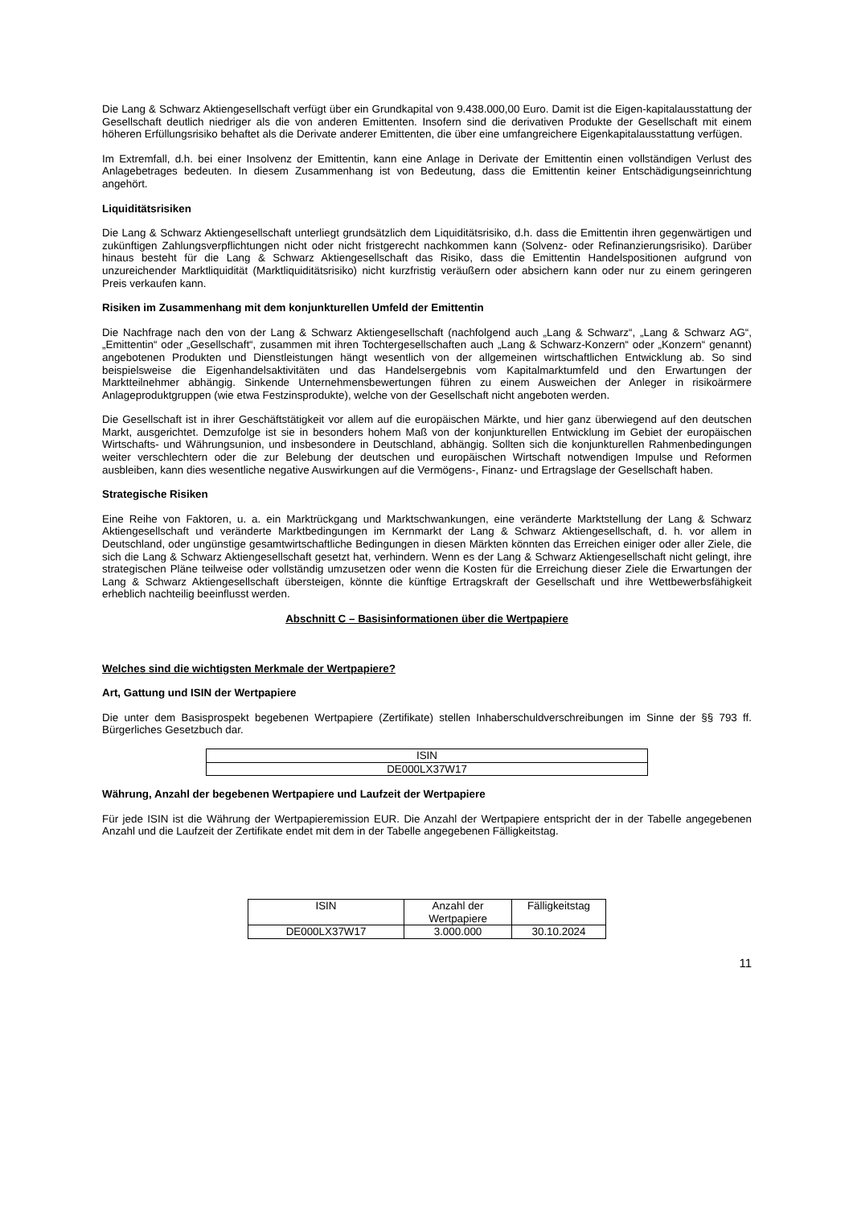Die Lang & Schwarz Aktiengesellschaft verfügt über ein Grundkapital von 9.438.000,00 Euro. Damit ist die Eigen-kapitalausstattung der Gesellschaft deutlich niedriger als die von anderen Emittenten. Insofern sind die derivativen Produkte der Gesellschaft mit einem höheren Erfüllungsrisiko behaftet als die Derivate anderer Emittenten, die über eine umfangreichere Eigenkapitalausstattung verfügen.
Im Extremfall, d.h. bei einer Insolvenz der Emittentin, kann eine Anlage in Derivate der Emittentin einen vollständigen Verlust des Anlagebetrages bedeuten. In diesem Zusammenhang ist von Bedeutung, dass die Emittentin keiner Entschädigungseinrichtung angehört.
Liquiditätsrisiken
Die Lang & Schwarz Aktiengesellschaft unterliegt grundsätzlich dem Liquiditätsrisiko, d.h. dass die Emittentin ihren gegenwärtigen und zukünftigen Zahlungsverpflichtungen nicht oder nicht fristgerecht nachkommen kann (Solvenz- oder Refinanzierungsrisiko). Darüber hinaus besteht für die Lang & Schwarz Aktiengesellschaft das Risiko, dass die Emittentin Handelspositionen aufgrund von unzureichender Marktliquidität (Marktliquiditätsrisiko) nicht kurzfristig veräußern oder absichern kann oder nur zu einem geringeren Preis verkaufen kann.
Risiken im Zusammenhang mit dem konjunkturellen Umfeld der Emittentin
Die Nachfrage nach den von der Lang & Schwarz Aktiengesellschaft (nachfolgend auch „Lang & Schwarz“, „Lang & Schwarz AG“, „Emittentin“ oder „Gesellschaft“, zusammen mit ihren Tochtergesellschaften auch „Lang & Schwarz-Konzern“ oder „Konzern“ genannt) angebotenen Produkten und Dienstleistungen hängt wesentlich von der allgemeinen wirtschaftlichen Entwicklung ab. So sind beispielsweise die Eigenhandelsaktivitäten und das Handelsergebnis vom Kapitalmarktumfeld und den Erwartungen der Marktteilnehmer abhängig. Sinkende Unternehmensbewertungen führen zu einem Ausweichen der Anleger in risikoärmere Anlageproduktgruppen (wie etwa Festzinsprodukte), welche von der Gesellschaft nicht angeboten werden.
Die Gesellschaft ist in ihrer Geschäftstätigkeit vor allem auf die europäischen Märkte, und hier ganz überwiegend auf den deutschen Markt, ausgerichtet. Demzufolge ist sie in besonders hohem Maß von der konjunkturellen Entwicklung im Gebiet der europäischen Wirtschafts- und Währungsunion, und insbesondere in Deutschland, abhängig. Sollten sich die konjunkturellen Rahmenbedingungen weiter verschlechtern oder die zur Belebung der deutschen und europäischen Wirtschaft notwendigen Impulse und Reformen ausbleiben, kann dies wesentliche negative Auswirkungen auf die Vermögens-, Finanz- und Ertragslage der Gesellschaft haben.
Strategische Risiken
Eine Reihe von Faktoren, u. a. ein Marktrückgang und Marktschwankungen, eine veränderte Marktstellung der Lang & Schwarz Aktiengesellschaft und veränderte Marktbedingungen im Kernmarkt der Lang & Schwarz Aktiengesellschaft, d. h. vor allem in Deutschland, oder ungünstige gesamtwirtschaftliche Bedingungen in diesen Märkten könnten das Erreichen einiger oder aller Ziele, die sich die Lang & Schwarz Aktiengesellschaft gesetzt hat, verhindern. Wenn es der Lang & Schwarz Aktiengesellschaft nicht gelingt, ihre strategischen Pläne teilweise oder vollständig umzusetzen oder wenn die Kosten für die Erreichung dieser Ziele die Erwartungen der Lang & Schwarz Aktiengesellschaft übersteigen, könnte die künftige Ertragskraft der Gesellschaft und ihre Wettbewerbsfähigkeit erheblich nachteilig beeinflusst werden.
Abschnitt C – Basisinformationen über die Wertpapiere
Welches sind die wichtigsten Merkmale der Wertpapiere?
Art, Gattung und ISIN der Wertpapiere
Die unter dem Basisprospekt begebenen Wertpapiere (Zertifikate) stellen Inhaberschuldverschreibungen im Sinne der §§ 793 ff. Bürgerliches Gesetzbuch dar.
| ISIN |
| DE000LX37W17 |
Währung, Anzahl der begebenen Wertpapiere und Laufzeit der Wertpapiere
Für jede ISIN ist die Währung der Wertpapieremission EUR. Die Anzahl der Wertpapiere entspricht der in der Tabelle angegebenen Anzahl und die Laufzeit der Zertifikate endet mit dem in der Tabelle angegebenen Fälligkeitstag.
| ISIN | Anzahl der Wertpapiere | Fälligkeitstag |
| DE000LX37W17 | 3.000.000 | 30.10.2024 |
11